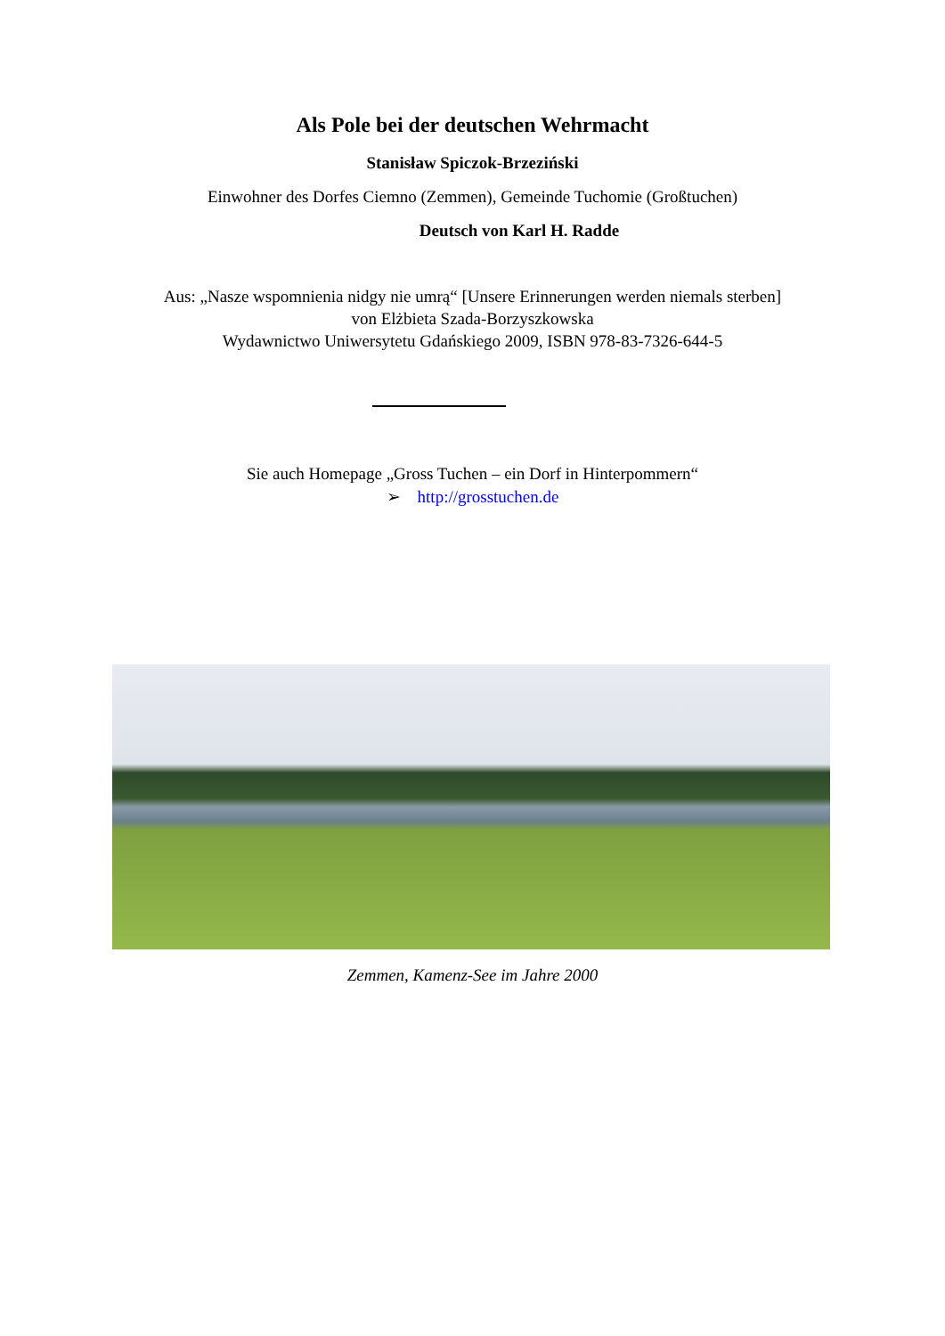Als Pole bei der deutschen Wehrmacht
Stanisław Spiczok-Brzeziński
Einwohner des Dorfes Ciemno (Zemmen), Gemeinde Tuchomie (Großtuchen)
Deutsch von Karl H. Radde
Aus: „Nasze wspomnienia nidgy nie umrą“ [Unsere Erinnerungen werden niemals sterben]
von Elżbieta Szada-Borzyszkowska
Wydawnictwo Uniwersytetu Gdańskiego 2009, ISBN 978-83-7326-644-5
Sie auch Homepage „Gross Tuchen – ein Dorf in Hinterpommern“
➢ http://grosstuchen.de
Zemmen, Kamenz-See im Jahre 2000